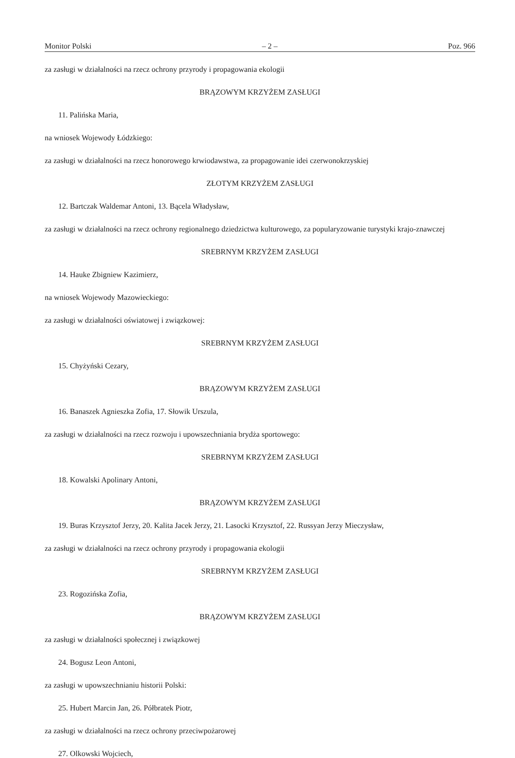Monitor Polski – 2 – Poz. 966
za zasługi w działalności na rzecz ochrony przyrody i propagowania ekologii
BRĄZOWYM KRZYŻEM ZASŁUGI
11. Palińska Maria,
na wniosek Wojewody Łódzkiego:
za zasługi w działalności na rzecz honorowego krwiodawstwa, za propagowanie idei czerwonokrzyskiej
ZŁOTYM KRZYŻEM ZASŁUGI
12. Bartczak Waldemar Antoni, 13. Bącela Władysław,
za zasługi w działalności na rzecz ochrony regionalnego dziedzictwa kulturowego, za popularyzowanie turystyki krajo-znawczej
SREBRNYM KRZYŻEM ZASŁUGI
14. Hauke Zbigniew Kazimierz,
na wniosek Wojewody Mazowieckiego:
za zasługi w działalności oświatowej i związkowej:
SREBRNYM KRZYŻEM ZASŁUGI
15. Chyżyński Cezary,
BRĄZOWYM KRZYŻEM ZASŁUGI
16. Banaszek Agnieszka Zofia, 17. Słowik Urszula,
za zasługi w działalności na rzecz rozwoju i upowszechniania brydża sportowego:
SREBRNYM KRZYŻEM ZASŁUGI
18. Kowalski Apolinary Antoni,
BRĄZOWYM KRZYŻEM ZASŁUGI
19. Buras Krzysztof Jerzy, 20. Kalita Jacek Jerzy, 21. Lasocki Krzysztof, 22. Russyan Jerzy Mieczysław,
za zasługi w działalności na rzecz ochrony przyrody i propagowania ekologii
SREBRNYM KRZYŻEM ZASŁUGI
23. Rogozińska Zofia,
BRĄZOWYM KRZYŻEM ZASŁUGI
za zasługi w działalności społecznej i związkowej
24. Bogusz Leon Antoni,
za zasługi w upowszechnianiu historii Polski:
25. Hubert Marcin Jan, 26. Półbratek Piotr,
za zasługi w działalności na rzecz ochrony przeciwpożarowej
27. Olkowski Wojciech,